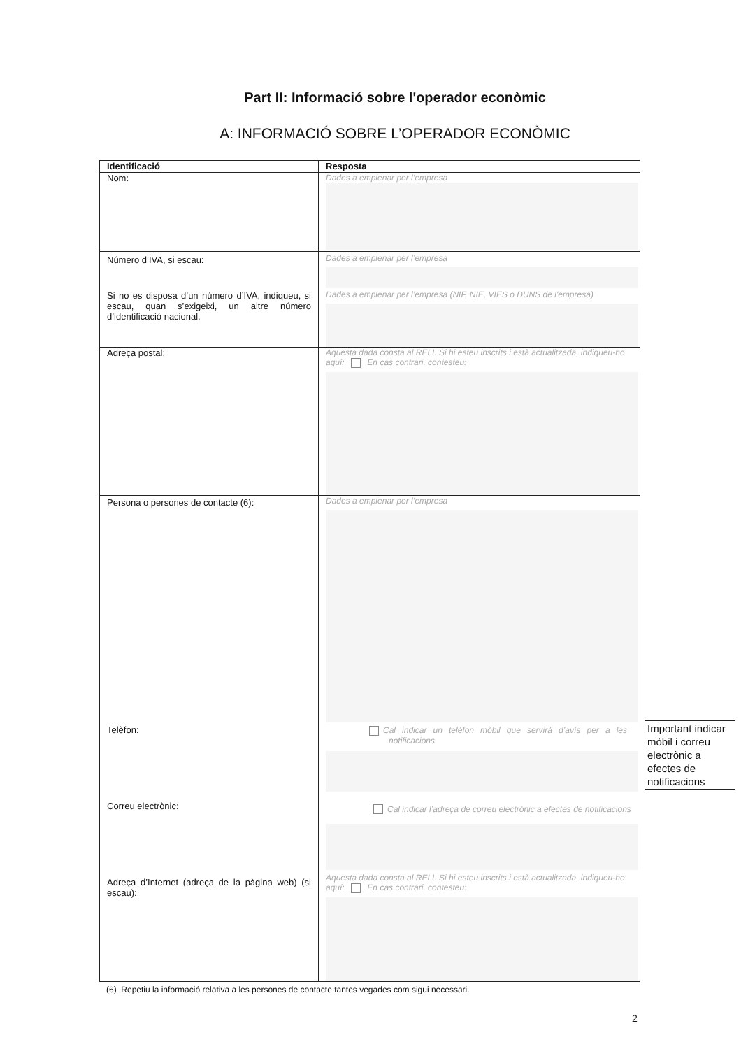Part II: Informació sobre l'operador econòmic
A: INFORMACIÓ SOBRE L’OPERADOR ECONÒMIC
| Identificació | Resposta |
| --- | --- |
| Nom: | Dades a emplenar per l’empresa |
| Número d’IVA, si escau: Si no es disposa d’un número d’IVA, indiqueu, si escau, quan s’exigeixi, un altre número d’identificació nacional. | Dades a emplenar per l’empresa Dades a emplenar per l’empresa (NIF, NIE, VIES o DUNS de l'empresa) |
| Adreça postal: | Aquesta dada consta al RELI. Si hi esteu inscrits i està actualitzada, indiqueu-ho aquí: En cas contrari, contesteu: |
| Persona o persones de contacte (6): Telèfon: Correu electrònic: Adreça d’Internet (adreça de la pàgina web) (si escau): | Dades a emplenar per l’empresa Cal indicar un telèfon mòbil que servirà d’avís per a les notificacions Cal indicar l’adreça de correu electrònic a efectes de notificacions Aquesta dada consta al RELI. Si hi esteu inscrits i està actualitzada, indiqueu-ho aquí: En cas contrari, contesteu: |
Important indicar mòbil i correu electrònic a efectes de notificacions
(6) Repetiu la informació relativa a les persones de contacte tantes vegades com sigui necessari.
2